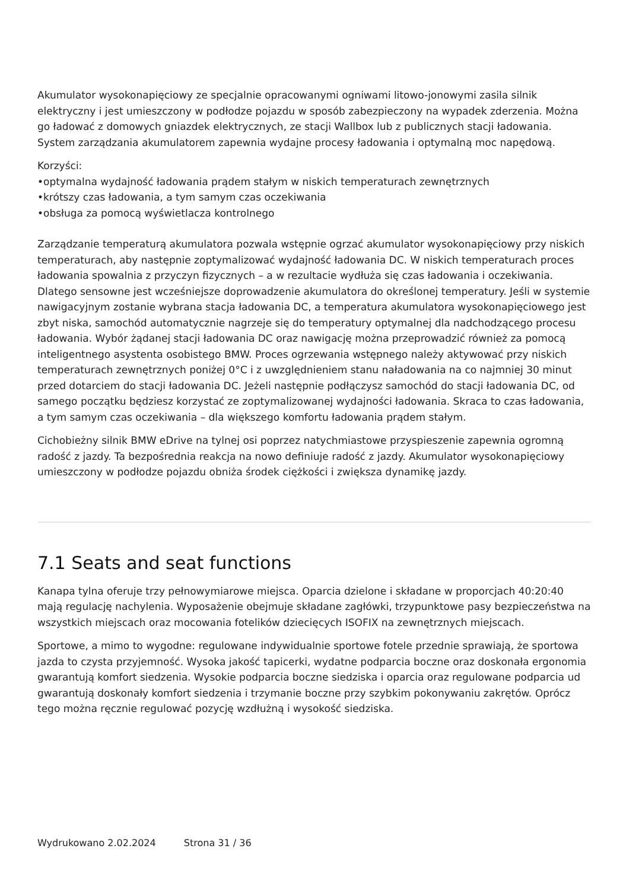Akumulator wysokonapięciowy ze specjalnie opracowanymi ogniwami litowo-jonowymi zasila silnik elektryczny i jest umieszczony w podłodze pojazdu w sposób zabezpieczony na wypadek zderzenia. Można go ładować z domowych gniazdek elektrycznych, ze stacji Wallbox lub z publicznych stacji ładowania. System zarządzania akumulatorem zapewnia wydajne procesy ładowania i optymalną moc napędową.
Korzyści:
•optymalna wydajność ładowania prądem stałym w niskich temperaturach zewnętrznych
•krótszy czas ładowania, a tym samym czas oczekiwania
•obsługa za pomocą wyświetlacza kontrolnego
Zarządzanie temperaturą akumulatora pozwala wstępnie ogrzać akumulator wysokonapięciowy przy niskich temperaturach, aby następnie zoptymalizować wydajność ładowania DC. W niskich temperaturach proces ładowania spowalnia z przyczyn fizycznych – a w rezultacie wydłuża się czas ładowania i oczekiwania. Dlatego sensowne jest wcześniejsze doprowadzenie akumulatora do określonej temperatury. Jeśli w systemie nawigacyjnym zostanie wybrana stacja ładowania DC, a temperatura akumulatora wysokonapięciowego jest zbyt niska, samochód automatycznie nagrzeje się do temperatury optymalnej dla nadchodzącego procesu ładowania. Wybór żądanej stacji ładowania DC oraz nawigację można przeprowadzić również za pomocą inteligentnego asystenta osobistego BMW. Proces ogrzewania wstępnego należy aktywować przy niskich temperaturach zewnętrznych poniżej 0°C i z uwzględnieniem stanu naładowania na co najmniej 30 minut przed dotarciem do stacji ładowania DC. Jeżeli następnie podłączysz samochód do stacji ładowania DC, od samego początku będziesz korzystać ze zoptymalizowanej wydajności ładowania. Skraca to czas ładowania, a tym samym czas oczekiwania – dla większego komfortu ładowania prądem stałym.
Cichobieżny silnik BMW eDrive na tylnej osi poprzez natychmiastowe przyspieszenie zapewnia ogromną radość z jazdy. Ta bezpośrednia reakcja na nowo definiuje radość z jazdy. Akumulator wysokonapięciowy umieszczony w podłodze pojazdu obniża środek ciężkości i zwiększa dynamikę jazdy.
7.1 Seats and seat functions
Kanapa tylna oferuje trzy pełnowymiarowe miejsca. Oparcia dzielone i składane w proporcjach 40:20:40 mają regulację nachylenia. Wyposażenie obejmuje składane zagłówki, trzypunktowe pasy bezpieczeństwa na wszystkich miejscach oraz mocowania fotelików dziecięcych ISOFIX na zewnętrznych miejscach.
Sportowe, a mimo to wygodne: regulowane indywidualnie sportowe fotele przednie sprawiają, że sportowa jazda to czysta przyjemność. Wysoka jakość tapicerki, wydatne podparcia boczne oraz doskonała ergonomia gwarantują komfort siedzenia. Wysokie podparcia boczne siedziska i oparcia oraz regulowane podparcia ud gwarantują doskonały komfort siedzenia i trzymanie boczne przy szybkim pokonywaniu zakrętów. Oprócz tego można ręcznie regulować pozycję wzdłużną i wysokość siedziska.
Wydrukowano 2.02.2024 Strona 31 / 36